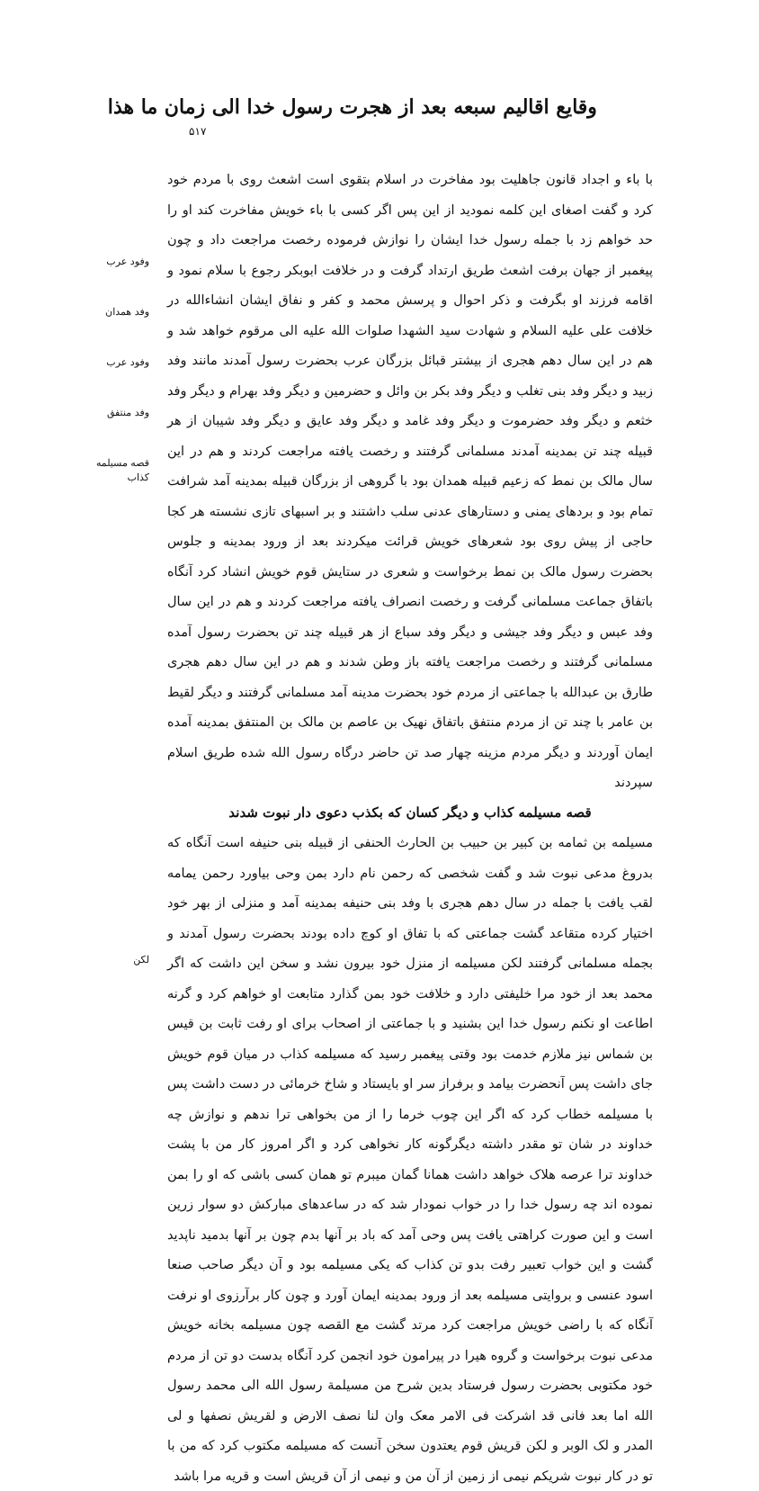وقایع اقالیم سبعه بعد از هجرت رسول خدا الی زمان ما هذا
۵۱۷
با باء و اجداد قانون جاهلیت بود مفاخرت در اسلام بتقوی است اشعث روی با مردم خود کرد و گفت اصغای این کلمه نمودید از این پس اگر کسی با باء خویش مفاخرت کند او را حد خواهم زد با جمله رسول خدا ایشان را نوازش فرموده رخصت مراجعت داد و چون پیغمبر از جهان برفت اشعث طریق ارتداد گرفت و در خلافت ابوبکر رجوع با سلام نمود و اقامه فرزند او بگرفت و ذکر احوال و پرسش محمد و کفر و نفاق ایشان انشاءالله در خلافت علی علیه السلام و شهادت سید الشهدا صلوات الله علیه الی مرقوم خواهد شد و هم در این سال دهم هجری از بیشتر قبائل بزرگان عرب بحضرت رسول آمدند مانند وفد زبید و دیگر وفد بنی تغلب و دیگر وفد بکر بن وائل و حضرمین و دیگر وفد بهرام و دیگر وفد خثعم و دیگر وفد حضرموت و دیگر وفد غامد و دیگر وفد عایق و دیگر وفد شیبان از هر قبیله چند تن بمدینه آمدند مسلمانی گرفتند و رخصت یافته مراجعت کردند و هم در این سال مالک بن نمط که زعیم قبیله همدان بود با گروهی از بزرگان قبیله بمدینه آمد شرافت تمام بود و بردهای یمنی و دستارهای عدنی سلب داشتند و بر اسبهای تازی نشسته هر کجا حاجی از پیش روی بود شعرهای خویش قرائت میکردند بعد از ورود بمدینه و جلوس بحضرت رسول مالک بن نمط برخواست و شعری در ستایش قوم خویش انشاد کرد آنگاه باتفاق جماعت مسلمانی گرفت و رخصت انصراف یافته مراجعت کردند و هم در این سال وفد عبس و دیگر وفد جیشی و دیگر وفد سباع از هر قبیله چند تن بحضرت رسول آمده مسلمانی گرفتند و رخصت مراجعت یافته باز وطن شدند و هم در این سال دهم هجری طارق بن عبدالله با جماعتی از مردم خود بحضرت مدینه آمد مسلمانی گرفتند و دیگر لقیط بن عامر با چند تن از مردم منتفق باتفاق نهیک بن عاصم بن مالک بن المنتفق بمدینه آمده ایمان آوردند و دیگر مردم مزینه چهار صد تن حاضر درگاه رسول الله شده طریق اسلام سپردند
قصه مسیلمه کذاب و دیگر کسان که بکذب دعوی دار نبوت شدند
مسیلمه بن ثمامه بن کبیر بن حبیب بن الحارث الحنفی از قبیله بنی حنیفه است آنگاه که بدروغ مدعی نبوت شد و گفت شخصی که رحمن نام دارد بمن وحی بیاورد رحمن یمامه لقب یافت با جمله در سال دهم هجری با وفد بنی حنیفه بمدینه آمد و منزلی از بهر خود اختیار کرده متقاعد گشت جماعتی که با تفاق او کوچ داده بودند بحضرت رسول آمدند و بجمله مسلمانی گرفتند لکن مسیلمه از منزل خود بیرون نشد و سخن این داشت که اگر محمد بعد از خود مرا خلیفتی دارد و خلافت خود بمن گذارد متابعت او خواهم کرد و گرنه اطاعت او نکنم رسول خدا این بشنید و با جماعتی از اصحاب برای او رفت ثابت بن قیس بن شماس نیز ملازم خدمت بود وقتی پیغمبر رسید که مسیلمه کذاب در میان قوم خویش جای داشت پس آنحضرت بیامد و برفراز سر او بایستاد و شاخ خرمائی در دست داشت پس با مسیلمه خطاب کرد که اگر این چوب خرما را از من بخواهی ترا ندهم و نوازش چه خداوند در شان تو مقدر داشته دیگرگونه کار نخواهی کرد و اگر امروز کار من با پشت خداوند ترا عرصه هلاک خواهد داشت همانا گمان میبرم تو همان کسی باشی که او را بمن نموده اند چه رسول خدا را در خواب نمودار شد که در ساعدهای مبارکش دو سوار زرین است و این صورت کراهتی یافت پس وحی آمد که باد بر آنها بدم چون بر آنها بدمید ناپدید گشت و این خواب تعبیر رفت بدو تن کذاب که یکی مسیلمه بود و آن دیگر صاحب صنعا اسود عنسی و بروایتی مسیلمه بعد از ورود بمدینه ایمان آورد و چون کار برآرزوی او نرفت آنگاه که با راضی خویش مراجعت کرد مرتد گشت مع القصه چون مسیلمه بخانه خویش مدعی نبوت برخواست و گروه هیرا در پیرامون خود انجمن کرد آنگاه بدست دو تن از مردم خود مکتوبی بحضرت رسول فرستاد بدین شرح من مسیلمة رسول الله الی محمد رسول الله اما بعد فانی قد اشرکت فی الامر معک وان لنا نصف الارض و لقریش نصفها و لی المدر و لک الوبر و لکن قریش قوم یعتدون سخن آنست که مسیلمه مکتوب کرد که من با تو در کار نبوت شریکم نیمی از زمین از آن من و نیمی از آن قریش است و قریه مرا باشد
وفود عرب
وفد همدان
وفود عرب
وفد منتفق
قصه مسیلمه کذاب
لکن